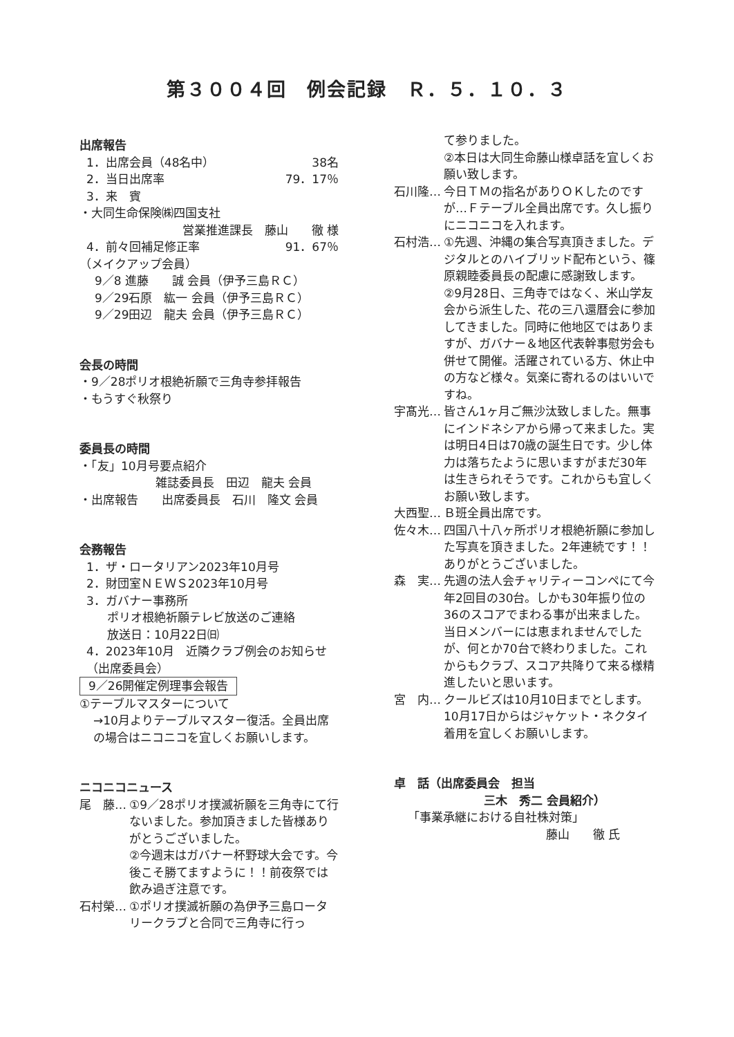第３００４回　例会記録　Ｒ．５．１０．３
出席報告
1．出席会員（48名中） 38名
2．当日出席率 79．17％
3．来　賓
・大同生命保険㈱四国支社
営業推進課長　藤山　　徹 様
4．前々回補足修正率 91．67％
（メイクアップ会員）
9／8 進藤　　誠 会員（伊予三島ＲＣ）
9／29石原　紘一 会員（伊予三島ＲＣ）
9／29田辺　龍夫 会員（伊予三島ＲＣ）
会長の時間
・9／28ポリオ根絶祈願で三角寺参拝報告
・もうすぐ秋祭り
委員長の時間
・「友」10月号要点紹介
雑誌委員長　田辺　龍夫 会員
・出席報告　　出席委員長　石川　隆文 会員
会務報告
1．ザ・ロータリアン2023年10月号
2．財団室ＮＥＷＳ2023年10月号
3．ガバナー事務所
ポリオ根絶祈願テレビ放送のご連絡
放送日：10月22日㈰
4．2023年10月　近隣クラブ例会のお知らせ（出席委員会）
9／26開催定例理事会報告
①テーブルマスターについて
→10月よりテーブルマスター復活。全員出席の場合はニコニコを宜しくお願いします。
ニコニコニュース
尾　藤… ①9／28ポリオ撲滅祈願を三角寺にて行ないました。参加頂きました皆様ありがとうございました。
②今週末はガバナー杯野球大会です。今後こそ勝てますように！！前夜祭では飲み過ぎ注意です。
石村榮… ①ポリオ撲滅祈願の為伊予三島ロータリークラブと合同で三角寺に行っ
て参りました。
②本日は大同生命藤山様卓話を宜しくお願い致します。
石川隆… 今日ＴＭの指名がありＯＫしたのですが…Ｆテーブル全員出席です。久し振りにニコニコを入れます。
石村浩… ①先週、沖縄の集合写真頂きました。デジタルとのハイブリッド配布という、篠原親睦委員長の配慮に感謝致します。
②9月28日、三角寺ではなく、米山学友会から派生した、花の三八還暦会に参加してきました。同時に他地区ではありますが、ガバナー＆地区代表幹事慰労会も併せて開催。活躍されている方、休止中の方など様々。気楽に寄れるのはいいですね。
宇髙光… 皆さん1ヶ月ご無沙汰致しました。無事にインドネシアから帰って来ました。実は明日4日は70歳の誕生日です。少し体力は落ちたように思いますがまだ30年は生きられそうです。これからも宜しくお願い致します。
大西聖… Ｂ班全員出席です。
佐々木… 四国八十八ヶ所ポリオ根絶祈願に参加した写真を頂きました。2年連続です！！ありがとうございました。
森　実… 先週の法人会チャリティーコンペにて今年2回目の30台。しかも30年振り位の36のスコアでまわる事が出来ました。当日メンバーには恵まれませんでしたが、何とか70台で終わりました。これからもクラブ、スコア共降りて来る様精進したいと思います。
宮　内… クールビズは10月10日までとします。10月17日からはジャケット・ネクタイ着用を宜しくお願いします。
卓　話（出席委員会　担当
三木　秀二 会員紹介）
「事業承継における自社株対策」
藤山　　徹 氏